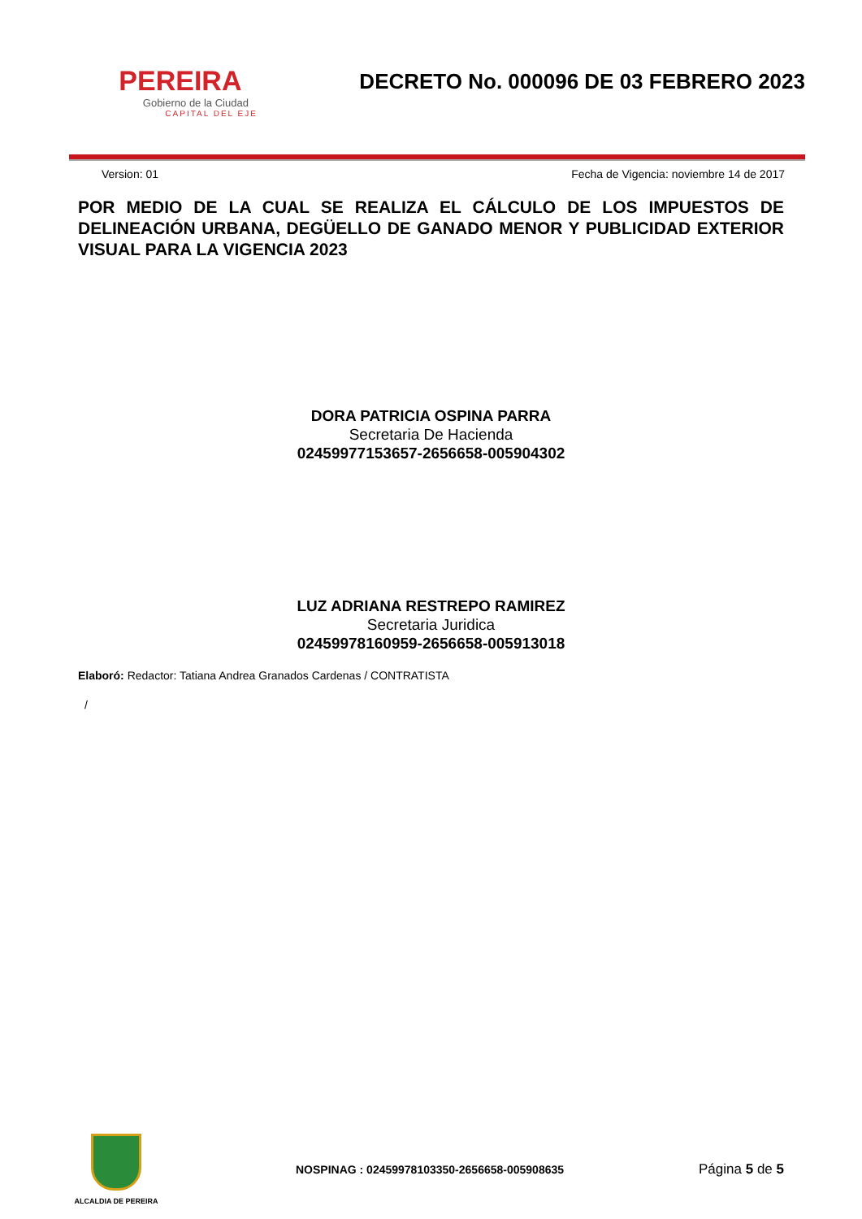PEREIRA
Gobierno de la Ciudad
CAPITAL DEL EJE
DECRETO No. 000096 DE 03 FEBRERO 2023
Version: 01 Fecha de Vigencia: noviembre 14 de 2017
POR MEDIO DE LA CUAL SE REALIZA EL CÁLCULO DE LOS IMPUESTOS DE DELINEACIÓN URBANA, DEGÜELLO DE GANADO MENOR Y PUBLICIDAD EXTERIOR VISUAL PARA LA VIGENCIA 2023
DORA PATRICIA OSPINA PARRA
Secretaria De Hacienda
02459977153657-2656658-005904302
LUZ ADRIANA RESTREPO RAMIREZ
Secretaria Juridica
02459978160959-2656658-005913018
Elaboró: Redactor: Tatiana Andrea Granados Cardenas / CONTRATISTA
/
ALCALDIA DE PEREIRA
NOSPINAG : 02459978103350-2656658-005908635 Página 5 de 5